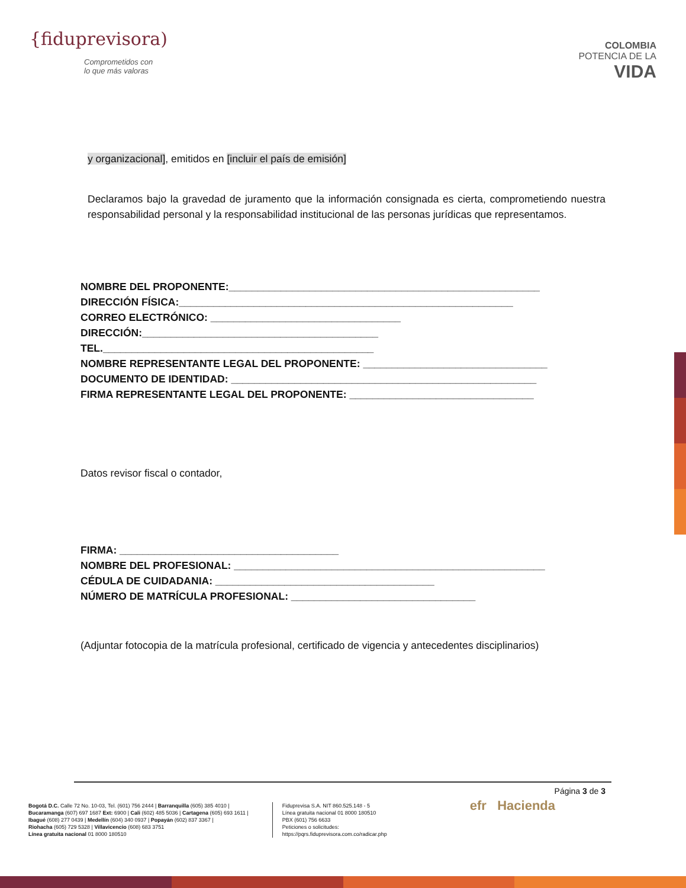{fiduprevisora)
Comprometidos con
lo que más valoras
COLOMBIA
POTENCIA DE LA
VIDA
y organizacional], emitidos en [incluir el país de emisión]
Declaramos bajo la gravedad de juramento que la información consignada es cierta, comprometiendo nuestra responsabilidad personal y la responsabilidad institucional de las personas jurídicas que representamos.
NOMBRE DEL PROPONENTE:______________________________________________________
DIRECCIÓN FÍSICA:__________________________________________________________
CORREO ELECTRÓNICO: _________________________________
DIRECCIÓN:_________________________________________
TEL._______________________________________________
NOMBRE REPRESENTANTE LEGAL DEL PROPONENTE: ________________________________
DOCUMENTO DE IDENTIDAD: _____________________________________________________
FIRMA REPRESENTANTE LEGAL DEL PROPONENTE: ________________________________
Datos revisor fiscal o contador,
FIRMA: ______________________________________
NOMBRE DEL PROFESIONAL: ______________________________________________________
CÉDULA DE CUIDADANIA: ______________________________________
NÚMERO DE MATRÍCULA PROFESIONAL: ________________________________
(Adjuntar fotocopia de la matrícula profesional, certificado de vigencia y antecedentes disciplinarios)
Página 3 de 3
Bogotá D.C. Calle 72 No. 10-03, Tel. (601) 756 2444 | Barranquilla (605) 385 4010 |
Bucaramanga (607) 697 1687 Ext: 6900 | Cali (602) 485 5036 | Cartagena (605) 693 1611 |
Ibagué (608) 277 0439 | Medellín (604) 340 0937 | Popayán (602) 837 3367 |
Riohacha (605) 729 5328 | Villavicencio (608) 683 3751
Línea gratuita nacional 01 8000 180510
Fiduprevisa S.A. NIT 860.525.148 - 5
Línea gratuita nacional 01 8000 180510
PBX (601) 756 6633
Peticiones o solicitudes:
https://pqrs.fiduprevisora.com.co/radicar.php
efr Hacienda